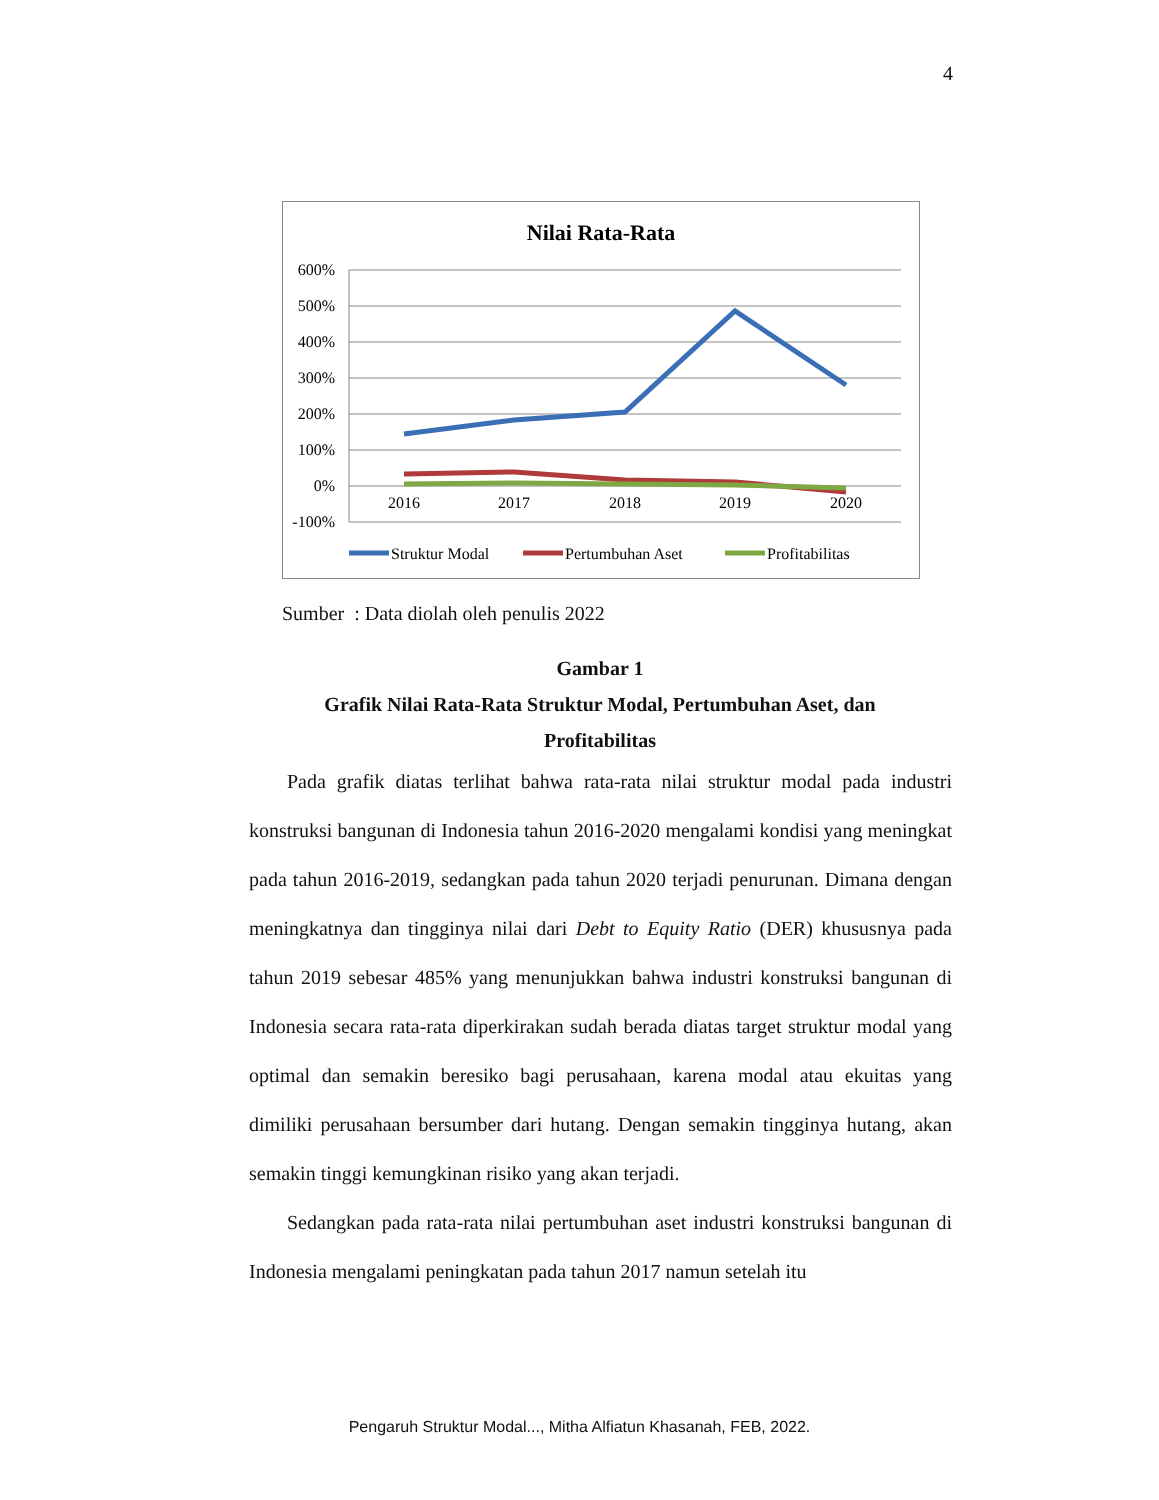4
Nilai Rata-Rata
600%
500%
400%
300%
200%
100%
0%
-100%
2016
2017
2018
2019
2020
Struktur Modal
Pertumbuhan Aset
Profitabilitas
Sumber : Data diolah oleh penulis 2022
Gambar 1
Grafik Nilai Rata-Rata Struktur Modal, Pertumbuhan Aset, dan
Profitabilitas
Pada grafik diatas terlihat bahwa rata-rata nilai struktur modal pada industri konstruksi bangunan di Indonesia tahun 2016-2020 mengalami kondisi yang meningkat pada tahun 2016-2019, sedangkan pada tahun 2020 terjadi penurunan. Dimana dengan meningkatnya dan tingginya nilai dari Debt to Equity Ratio (DER) khususnya pada tahun 2019 sebesar 485% yang menunjukkan bahwa industri konstruksi bangunan di Indonesia secara rata-rata diperkirakan sudah berada diatas target struktur modal yang optimal dan semakin beresiko bagi perusahaan, karena modal atau ekuitas yang dimiliki perusahaan bersumber dari hutang. Dengan semakin tingginya hutang, akan semakin tinggi kemungkinan risiko yang akan terjadi.
Sedangkan pada rata-rata nilai pertumbuhan aset industri konstruksi bangunan di Indonesia mengalami peningkatan pada tahun 2017 namun setelah itu
Pengaruh Struktur Modal..., Mitha Alfiatun Khasanah, FEB, 2022.